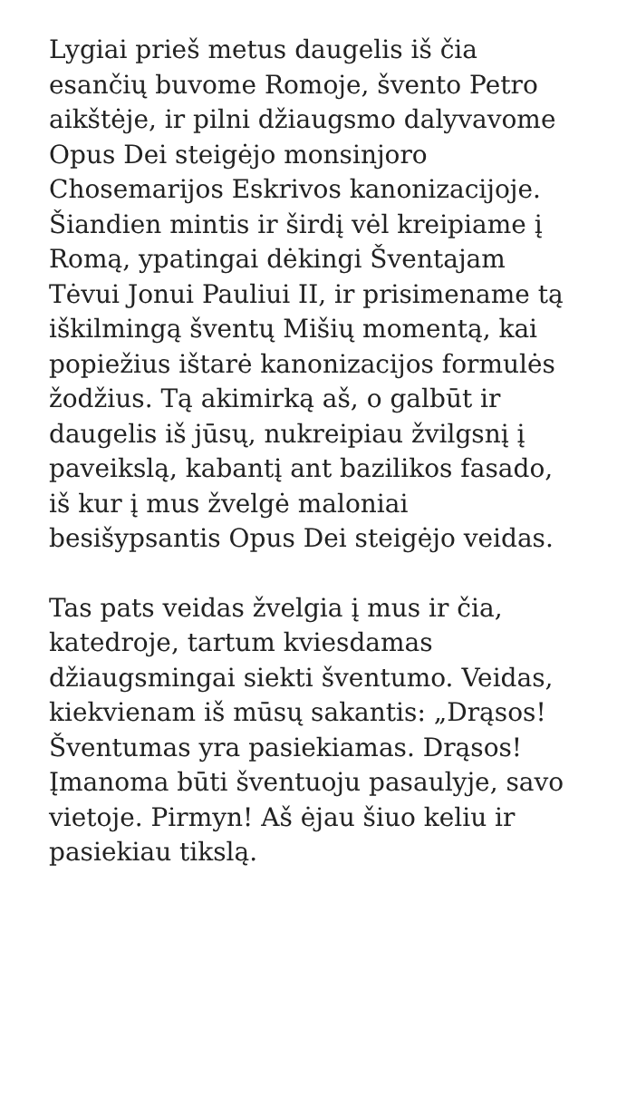Lygiai prieš metus daugelis iš čia esančių buvome Romoje, švento Petro aikštėje, ir pilni džiaugsmo dalyvavome Opus Dei steigėjo monsinjoro Chosemarijos Eskrivos kanonizacijoje. Šiandien mintis ir širdį vėl kreipiame į Romą, ypatingai dėkingi Šventajam Tėvui Jonui Pauliui II, ir prisimename tą iškilmingą šventų Mišių momentą, kai popiežius ištarė kanonizacijos formulės žodžius. Tą akimirką aš, o galbūt ir daugelis iš jūsų, nukreipiau žvilgsnį į paveikslą, kabantį ant bazilikos fasado, iš kur į mus žvelgė maloniai besišypsantis Opus Dei steigėjo veidas.
Tas pats veidas žvelgia į mus ir čia, katedroje, tartum kviesdamas džiaugsmingai siekti šventumo. Veidas, kiekvienam iš mūsų sakantis: „Drąsos! Šventumas yra pasiekiamas. Drąsos! Įmanoma būti šventuoju pasaulyje, savo vietoje. Pirmyn! Aš ėjau šiuo keliu ir pasiekiau tikslą.